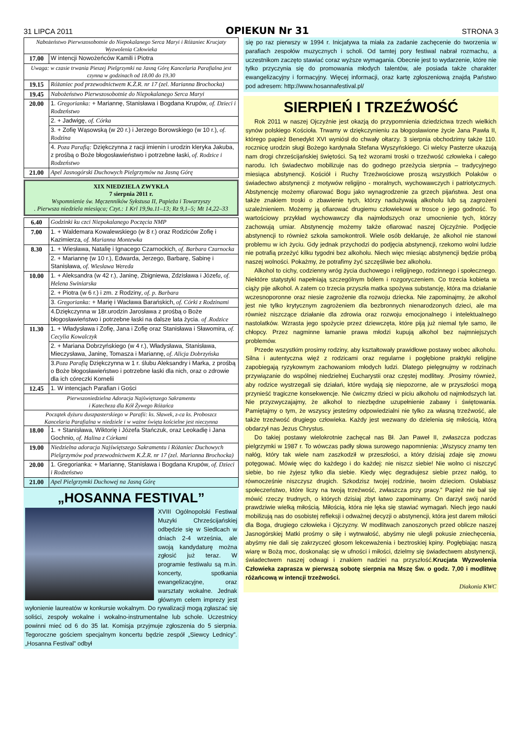31 LIPCA 2011 OPIEKUN Nr 31 STRONA 3
| Nabożeństwo Pierwszosobotnie do Niepokalanego Serca Maryi i Różaniec Krucjaty Wyzwolenia Człowieka | |
| 17.00 | W intencji Nowożeńców Kamili i Piotra |
| Uwaga: w czasie trwania Pieszej Pielgrzymki na Jasną Górę Kancelaria Parafialna jest czynna w godzinach od 18.00 do 19.30 | |
| 19.15 | Różaniec pod przewodnictwem K.Ż.R. nr 17 (zel. Marianna Brochocka) |
| 19.45 | Nabożeństwo Pierwszosobotnie do Niepokalanego Serca Maryi |
| 20.00 | 1. Gregorianka: + Mariannę, Stanisława i Bogdana Krupów , of. Dzieci i Rodzeństwo |
| | 2. + Jadwigę, of. Córka |
| | 3. + Zofię Wąsowską (w 20 r.) i Jerzego Borowskiego (w 10 r.) , of. Rodzina |
| | 4. Poza Parafią: Dziękczynna z racji imienin i urodzin kleryka Jakuba, z prośbą o Boże błogosławieństwo i potrzebne łaski , of. Rodzice i Rodzeństwo |
| 21.00 | Apel Jasnogórski Duchowych Pielgrzymów na Jasną Górę |
XIX NIEDZIELA ZWYKŁA
7 sierpnia 2011 r.
Wspomnienie św. Męczenników Sykstusa II, Papieża i Towarzyszy
. Pierwsza niedziela miesiąca; Czyt.: 1 Krl 19,9a.11–13; Rz 9,1–5; Mt 14,22–33
| 6.40 | Godzinki ku czci Niepokalanego Poczęcia NMP |
| 7.00 | 1. + Waldemara Kowalewskiego (w 8 r.) oraz Rodziców Zofię i Kazimierza , of. Marianna Montewka |
| 8.30 | 1. + Wiesława, Natalię i Ignacego Czarnockich , of. Barbara Czarnocka |
| | 2. + Mariannę (w 10 r.), Edwarda, Jerzego, Barbarę, Sabinę i Stanisława , of. Wiesława Wereda |
| 10.00 | 1. + Aleksandra (w 42 r.), Janinę, Zbigniewa, Zdzisława i Józef a, of. Helena Swiniarska |
| | 2. + Piotra (w 6 r.) i zm. z Rodziny , of. p. Barbara |
| | 3. Gregorianka: + Marię i Wacława Barańskich , of. Córki z Rodzinami |
| | 4.Dziękczynna w 18r.urodzin Jarosława z prośbą o Boże błogosławieństwo i potrzebne łaski na dalsze lata życia. of .Rodzice |
| 11.30 | 1. + Władysława i Zofię, Jana i Zofię oraz Stanisława i Sławomira , of. Cecylia Kowalczyk |
| | 2. + Mariana Dobrzyńskiego (w 4 r.), Władysława, Stanisława, Mieczysława, Janinę, Tomasza i Mariannę , of. Alicja Dobrzyńska |
| | 3. Poza Parafią Dziękczynna w 1 r. ślubu Aleksandry i Marka, z prośbą o Boże błogosławieństwo i potrzebne łaski dla nich, oraz o zdrowie dla ich córeczki Kornelii |
| 12.45 | 1. W intencjach Parafian i Gości |
| Pierwszoniedzielna Adoracja Najświętszego Sakramentu i Katecheza dla Kół Żywego Różańca | |
| Początek dyżuru duszpasterskiego w Parafii: ks. Sławek, z-ca ks. Proboszcz Kancelaria Parafialna w niedziele i w ważne święta kościelne jest nieczynna | |
| 18.00 | 1. + Stanisława, Wiktorię i Józefa Stańczuk, oraz Leokadię i Jana Gochnio , of. Halina z Córkami |
| 19.00 | Niedzielna adoracja Najświętszego Sakramentu i Różaniec Duchowych Pielgrzymów pod przewodnictwem K.Ż.R. nr 17 (zel. Marianna Brochocka) |
| 20.00 | 1. Gregorianka: + Mariannę, Stanisława i Bogdana Krupów , of. Dzieci i Rodzeństwo |
| 21.00 | Apel Pielgrzymki Duchowej na Jasną Górę |
„HOSANNA FESTIVAL”
XVIII Ogólnopolski Festiwal Muzyki Chrześcijańskiej odbędzie się w Siedlcach w dniach 2-4 września, ale swoją kandydaturę można zgłosić już teraz. W programie festiwalu są m.in. koncerty, spotkania ewangelizacyjne, oraz warsztaty wokalne. Jednak głównym celem imprezy jest wyłonienie laureatów w konkursie wokalnym. Do rywalizacji mogą zgłaszać się soliści, zespoły wokalne i wokalno-instrumentalne lub schole. Uczestnicy powinni mieć od 6 do 35 lat. Komisja przyjmuje zgłoszenia do 5 sierpnia. Tegoroczne gościem specjalnym koncertu będzie zespół „Siewcy Lednicy”. „Hosanna Festival” odbył
się po raz pierwszy w 1994 r. Inicjatywa ta miała za zadanie zachęcenie do tworzenia w parafiach zespołów muzycznych i scholi. Od tamtej pory festiwal nabrał rozmachu, a uczestnikom zaczęto stawiać coraz wyższe wymagania. Obecnie jest to wydarzenie, które nie tylko przyczynia się do promowania młodych talentów, ale posiada także charakter ewangelizacyjny i formacyjny. Więcej informacji, oraz kartę zgłoszeniową znajdą Państwo pod adresem: http://www.hosannafestival.pl/
SIERPIEŃ I TRZEŹWOŚĆ
Rok 2011 w naszej Ojczyźnie jest okazją do przypomnienia dziedzictwa trzech wielkich synów polskiego Kościoła. Trwamy w dziękczynieniu za błogosławione życie Jana Pawła II, którego papież Benedykt XVI wyniósł do chwały ołtarzy. 3 sierpnia obchodzimy także 110. rocznicę urodzin sługi Bożego kardynała Stefana Wyszyńskiego. Ci wielcy Pasterze ukazują nam drogi chrześcijańskiej świętości. Są też wzorami troski o trzeźwość człowieka i całego narodu. Ich świadectwo mobilizuje nas do godnego przeżycia sierpnia – tradycyjnego miesiąca abstynencji. Kościół i Ruchy Trzeźwościowe proszą wszystkich Polaków o świadectwo abstynencji z motywów religijno - moralnych, wychowawczych i patriotycznych. Abstynencję możemy ofiarować Bogu jako wynagrodzenie za grzech pijaństwa. Jest ona także znakiem troski o zbawienie tych, którzy nadużywają alkoholu lub są zagrożeni uzależnieniem. Możemy ją ofiarować drugiemu człowiekowi w trosce o jego godność. To wartościowy przykład wychowawczy dla najmłodszych oraz umocnienie tych, którzy zachowują umiar. Abstynencję możemy także ofiarować naszej Ojczyźnie. Podjęcie abstynencji to również szkoła samokontroli. Wiele osób deklaruje, że alkohol nie stanowi problemu w ich życiu. Gdy jednak przychodzi do podjęcia abstynencji, rzekomo wolni ludzie nie potrafią przeżyć kilku tygodni bez alkoholu. Niech więc miesiąc abstynencji będzie próbą naszej wolności. Pokażmy, że potrafimy żyć szczęśliwie bez alkoholu.
Alkohol to cichy, codzienny wróg życia duchowego i religijnego, rodzinnego i społecznego. Niektóre statystyki napełniają szczególnym bólem i rozgoryczeniem. Co trzecia kobieta w ciąży pije alkohol. A zatem co trzecia przyszła matka spożywa substancję, która ma działanie wczesnoporonne oraz niesie zagrożenie dla rozwoju dziecka. Nie zapominajmy, że alkohol jest nie tylko krytycznym zagrożeniem dla bezbronnych nienarodzonych dzieci, ale ma również niszczące działanie dla zdrowia oraz rozwoju emocjonalnego i intelektualnego nastolatków. Wzrasta jego spożycie przez dziewczęta, które piją już niemal tyle samo, ile chłopcy. Przez nagminne łamanie prawa młodzi kupują alkohol bez najmniejszych problemów.
Przede wszystkim prosimy rodziny, aby kształtowały prawidłowe postawy wobec alkoholu. Silna i autentyczna więź z rodzicami oraz regularne i pogłębione praktyki religijne zapobiegają ryzykownym zachowaniom młodych ludzi. Dlatego pielęgnujmy w rodzinach przywiązanie do wspólnej niedzielnej Eucharystii oraz częstej modlitwy. .Prosimy również, aby rodzice wystrzegali się działań, które wydają się niepozorne, ale w przyszłości mogą przynieść tragiczne konsekwencje. Nie ćwiczmy dzieci w piciu alkoholu od najmłodszych lat. Nie przyzwyczajajmy, że alkohol to niezbędne uzupełnienie zabawy i świętowania. Pamiętajmy o tym, że wszyscy jesteśmy odpowiedzialni nie tylko za własną trzeźwość, ale także trzeźwość drugiego człowieka. Każdy jest wezwany do dzielenia się miłością, którą obdarzył nas Jezus Chrystus.
Do takiej postawy wielokrotnie zachęcał nas Bł. Jan Paweł II, zwłaszcza podczas pielgrzymki w 1987 r. To wówczas padły słowa surowego napomnienia: „Wszyscy znamy ten nałóg, który tak wiele nam zaszkodził w przeszłości, a który dzisiaj zdaje się znowu potęgować. Mówię więc do każdego i do każdej: nie niszcz siebie! Nie wolno ci niszczyć siebie, bo nie żyjesz tylko dla siebie. Kiedy więc degradujesz siebie przez nałóg, to równocześnie niszczysz drugich. Szkodzisz twojej rodzinie, twoim dzieciom. Osłabiasz społeczeństwo, które liczy na twoją trzeźwość, zwłaszcza przy pracy.” Papież nie bał się mówić rzeczy trudnych, o których dzisiaj zbyt łatwo zapominamy. On darzył swój naród prawdziwie wielką miłością. Miłością, która nie lęka się stawiać wymagań. Niech jego nauki mobilizują nas do osobistej refleksji i odważnej decyzji o abstynencji, która jest darem miłości dla Boga, drugiego człowieka i Ojczyzny. W modlitwach zanoszonych przed oblicze naszej Jasnogórskiej Matki prośmy o siłę i wytrwałość, abyśmy nie ulegli pokusie zniechęcenia, abyśmy nie dali się zakrzyczeć głosom lekceważenia i beztroskiej kpiny. Pogłębiając naszą wiarę w Bożą moc, doskonaląc się w ufności i miłości, dzielmy się świadectwem abstynencji, świadectwem naszej odwagi i znakiem nadziei na przyszłość.Krucjata Wyzwolenia Człowieka zaprasza w pierwszą sobotę sierpnia na Mszę Św. o godz. 7,00 i modlitwę różańcową w intencji trzeźwości.
Diakonia KWC